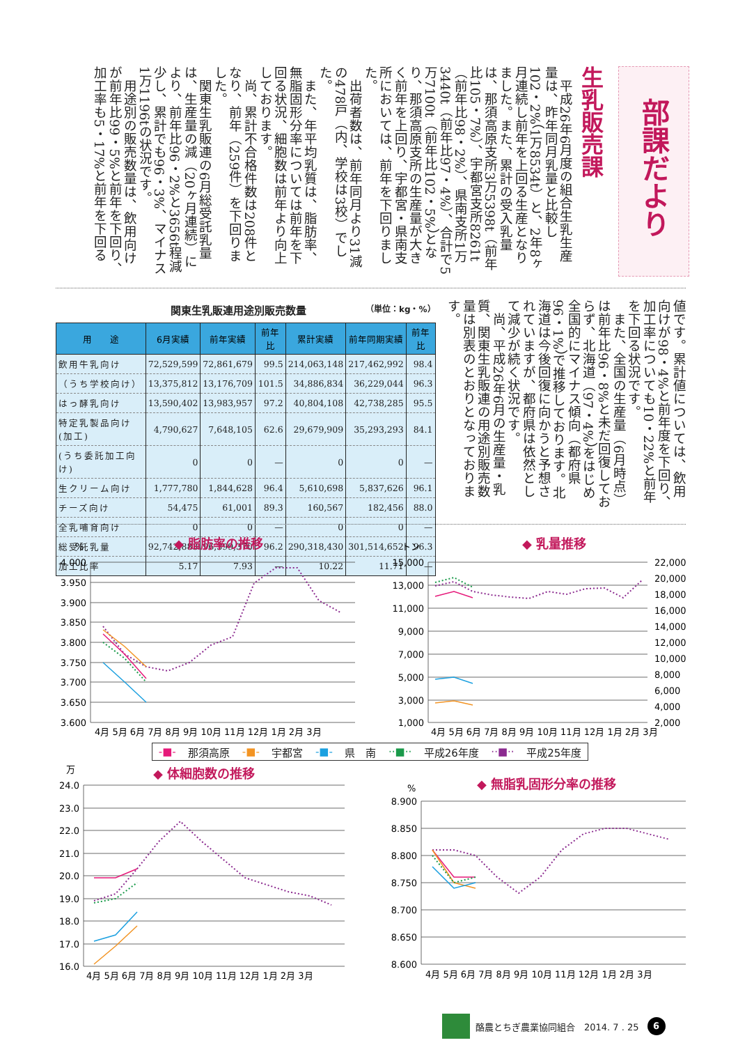部課だより
生乳販売課
平成26年6月度の組合生乳生産量は、昨年同月乳量と比較し102・2%（1万8534t）と、2年8ヶ月連続し前年を上回る生産となりました。また、累計の受入乳量は、那須高原支所3万5398t（前年比105・7%）、宇都宮支所8261t（前年比98・2%）、県南支所1万3440t（前年比97・4%）、合計で5万7100t（前年比102・5%）となり、那須高原支所の生産量が大きく前年を上回り、宇都宮・県南支所においては、前年を下回りました。
出荷者数は、前年同月より31減の478戸（内、学校は3校）でした。
また、年平均乳質は、脂肪率、無脂固形分率については前年を下回る状況、細胞数は前年より向上しております。
尚、累計不合格件数は208件となり、前年（259件）を下回りました。
関東生乳販連の6月総受託乳量は、生産量の減（20ヶ月連続）により、前年比96・2%と3656t程減少し、累計でも96・3%、マイナス1万1196tの状況です。
用途別の販売数量は、飲用向けが前年比99・5%と前年を下回り、加工率も5・17%と前年を下回る
関東生乳販連用途別販売数量 （単位：kg・%）
| 用 途 | 6月実績 | 前年実績 | 前年比 | 累計実績 | 前年同期実績 | 前年比 |
| --- | --- | --- | --- | --- | --- | --- |
| 飲用牛乳向け | 72,529,599 | 72,861,679 | 99.5 | 214,063,148 | 217,462,992 | 98.4 |
| （うち学校向け） | 13,375,812 | 13,176,709 | 101.5 | 34,886,834 | 36,229,044 | 96.3 |
| はっ酵乳向け | 13,590,402 | 13,983,957 | 97.2 | 40,804,108 | 42,738,285 | 95.5 |
| 特定乳製品向け(加工) | 4,790,627 | 7,648,105 | 62.6 | 29,679,909 | 35,293,293 | 84.1 |
| (うち委託加工向け) | 0 | 0 | — | 0 | 0 | — |
| 生クリーム向け | 1,777,780 | 1,844,628 | 96.4 | 5,610,698 | 5,837,626 | 96.1 |
| チーズ向け | 54,475 | 61,001 | 89.3 | 160,567 | 182,456 | 88.0 |
| 全乳哺育向け | 0 | 0 | — | 0 | 0 | — |
| 総受託乳量 | 92,742,883 | 96,399,370 | 96.2 | 290,318,430 | 301,514,652 | 96.3 |
| 加工比率 | 5.17 | 7.93 | — | 10.22 | 11.71 | — |
値です。累計値については、飲用向けが98・4%と前年度を下回り、加工率についても10・22%と前年を下回る状況です。
また、全国の生産量（6月時点）は前年比96・8%と未だ回復しておらず、北海道（97・4%）をはじめ全国的にマイナス傾向（都府県96・1%）で推移しております。北海道は今後回復に向かうと予想されていますが、都府県は依然として減少が続く状況です。
尚、平成26年6月の生産量・乳質、関東生乳販連の用途別販売数量は別表のとおりとなっております。
◆ 脂肪率の推移
%
4.000
3.950
3.900
3.850
3.800
3.750
3.700
3.650
3.600
4月 5月 6月 7月 8月 9月 10月 11月 12月 1月 2月 3月
◆ 乳量推移
トン
15,000
13,000
11,000
9,000
7,000
5,000
3,000
1,000
22,000
20,000
18,000
16,000
14,000
12,000
10,000
8,000
6,000
4,000
2,000
4月 5月 6月 7月 8月 9月 10月 11月 12月 1月 2月 3月
-■- 那須高原 -■- 宇都宮 -■- 県　南 ··■·· 平成26年度 ··■·· 平成25年度
◆ 体細胞数の推移
万
24.0
23.0
22.0
21.0
20.0
19.0
18.0
17.0
16.0
4月 5月 6月 7月 8月 9月 10月 11月 12月 1月 2月 3月
◆ 無脂乳固形分率の推移
%
8.900
8.850
8.800
8.750
8.700
8.650
8.600
4月 5月 6月 7月 8月 9月 10月 11月 12月 1月 2月 3月
酪農とちぎ農業協同組合　2014. 7 . 25 6